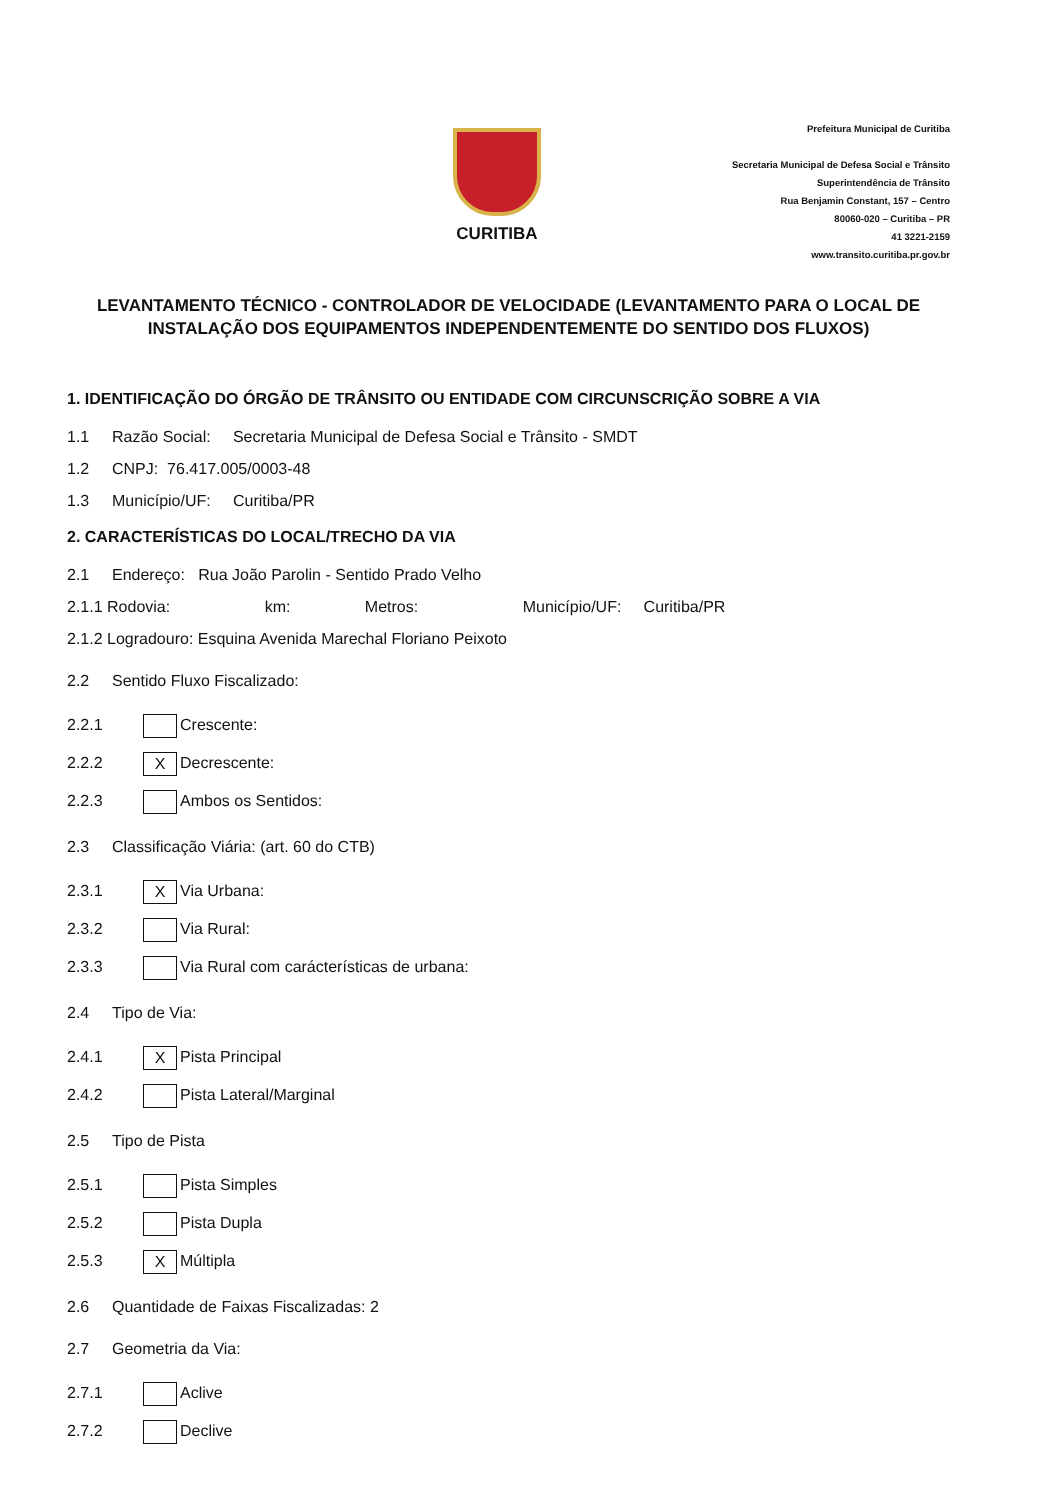CURITIBA
Prefeitura Municipal de Curitiba
Secretaria Municipal de Defesa Social e Trânsito
Superintendência de Trânsito
Rua Benjamin Constant, 157 – Centro
80060-020 – Curitiba – PR
41 3221-2159
www.transito.curitiba.pr.gov.br
LEVANTAMENTO TÉCNICO - CONTROLADOR DE VELOCIDADE (LEVANTAMENTO PARA O LOCAL DE INSTALAÇÃO DOS EQUIPAMENTOS INDEPENDENTEMENTE DO SENTIDO DOS FLUXOS)
1. IDENTIFICAÇÃO DO ÓRGÃO DE TRÂNSITO OU ENTIDADE COM CIRCUNSCRIÇÃO SOBRE A VIA
1.1 Razão Social: Secretaria Municipal de Defesa Social e Trânsito - SMDT
1.2 CNPJ: 76.417.005/0003-48
1.3 Município/UF: Curitiba/PR
2. CARACTERÍSTICAS DO LOCAL/TRECHO DA VIA
2.1 Endereço: Rua João Parolin - Sentido Prado Velho
2.1.1 Rodovia: km: Metros: Município/UF: Curitiba/PR
2.1.2 Logradouro: Esquina Avenida Marechal Floriano Peixoto
2.2 Sentido Fluxo Fiscalizado:
2.2.1 Crescente:
2.2.2 X Decrescente:
2.2.3 Ambos os Sentidos:
2.3 Classificação Viária: (art. 60 do CTB)
2.3.1 X Via Urbana:
2.3.2 Via Rural:
2.3.3 Via Rural com carácterísticas de urbana:
2.4 Tipo de Via:
2.4.1 X Pista Principal
2.4.2 Pista Lateral/Marginal
2.5 Tipo de Pista
2.5.1 Pista Simples
2.5.2 Pista Dupla
2.5.3 X Múltipla
2.6 Quantidade de Faixas Fiscalizadas: 2
2.7 Geometria da Via:
2.7.1 Aclive
2.7.2 Declive